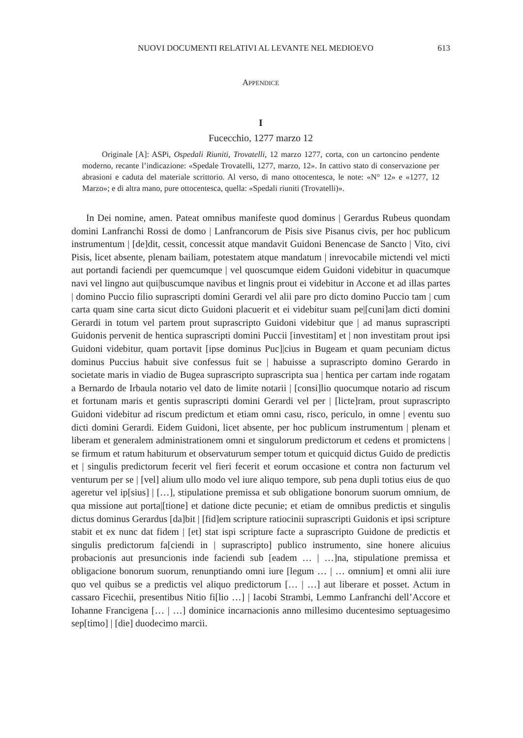NUOVI DOCUMENTI RELATIVI AL LEVANTE NEL MEDIOEVO 613
APPENDICE
I
Fucecchio, 1277 marzo 12
Originale [A]: ASPi, Ospedali Riuniti, Trovatelli, 12 marzo 1277, corta, con un cartoncino pendente moderno, recante l’indicazione: «Spedale Trovatelli, 1277, marzo, 12». In cattivo stato di conservazione per abrasioni e caduta del materiale scrittorio. Al verso, di mano ottocentesca, le note: «N° 12» e «1277, 12 Marzo»; e di altra mano, pure ottocentesca, quella: «Spedali riuniti (Trovatelli)».
In Dei nomine, amen. Pateat omnibus manifeste quod dominus | Gerardus Rubeus quondam domini Lanfranchi Rossi de domo | Lanfrancorum de Pisis sive Pisanus civis, per hoc publicum instrumentum | [de]dit, cessit, concessit atque mandavit Guidoni Benencase de Sancto | Vito, civi Pisis, licet absente, plenam bailiam, potestatem atque mandatum | inrevocabile mictendi vel micti aut portandi faciendi per quemcumque | vel quoscumque eidem Guidoni videbitur in quacumque navi vel lingno aut qui|buscumque navibus et lingnis prout ei videbitur in Accone et ad illas partes | domino Puccio filio suprascripti domini Gerardi vel alii pare pro dicto domino Puccio tam | cum carta quam sine carta sicut dicto Guidoni placuerit et ei videbitur suam pe|[cuni]am dicti domini Gerardi in totum vel partem prout suprascripto Guidoni videbitur que | ad manus suprascripti Guidonis pervenit de hentica suprascripti domini Puccii [investitam] et | non investitam prout ipsi Guidoni videbitur, quam portavit [ipse dominus Puc]|cius in Bugeam et quam pecuniam dictus dominus Puccius habuit sive confessus fuit se | habuisse a suprascripto domino Gerardo in societate maris in viadio de Bugea suprascripto suprascripta sua | hentica per cartam inde rogatam a Bernardo de Irbaula notario vel dato de limite notarii | [consi]lio quocumque notario ad riscum et fortunam maris et gentis suprascripti domini Gerardi vel per | [licte]ram, prout suprascripto Guidoni videbitur ad riscum predictum et etiam omni casu, risco, periculo, in omne | eventu suo dicti domini Gerardi. Eidem Guidoni, licet absente, per hoc publicum instrumentum | plenam et liberam et generalem administrationem omni et singulorum predictorum et cedens et promictens | se firmum et ratum habiturum et observaturum semper totum et quicquid dictus Guido de predictis et | singulis predictorum fecerit vel fieri fecerit et eorum occasione et contra non facturum vel venturum per se | [vel] alium ullo modo vel iure aliquo tempore, sub pena dupli totius eius de quo ageretur vel ip[sius] | […], stipulatione premissa et sub obligatione bonorum suorum omnium, de qua missione aut porta|[tione] et datione dicte pecunie; et etiam de omnibus predictis et singulis dictus dominus Gerardus [da]bit | [fid]em scripture ratiocinii suprascripti Guidonis et ipsi scripture stabit et ex nunc dat fidem | [et] stat ispi scripture facte a suprascripto Guidone de predictis et singulis predictorum fa[ciendi in | suprascripto] publico instrumento, sine honere alicuius probacionis aut presuncionis inde faciendi sub [eadem … | …]na, stipulatione premissa et obligacione bonorum suorum, renunptiando omni iure [legum … | … omnium] et omni alii iure quo vel quibus se a predictis vel aliquo predictorum [… | …] aut liberare et posset. Actum in cassaro Ficechii, presentibus Nitio fi[lio …] | Iacobi Strambi, Lemmo Lanfranchi dell’Accore et Iohanne Francigena [… | …] dominice incarnacionis anno millesimo ducentesimo septuagesimo sep[timo] | [die] duodecimo marcii.